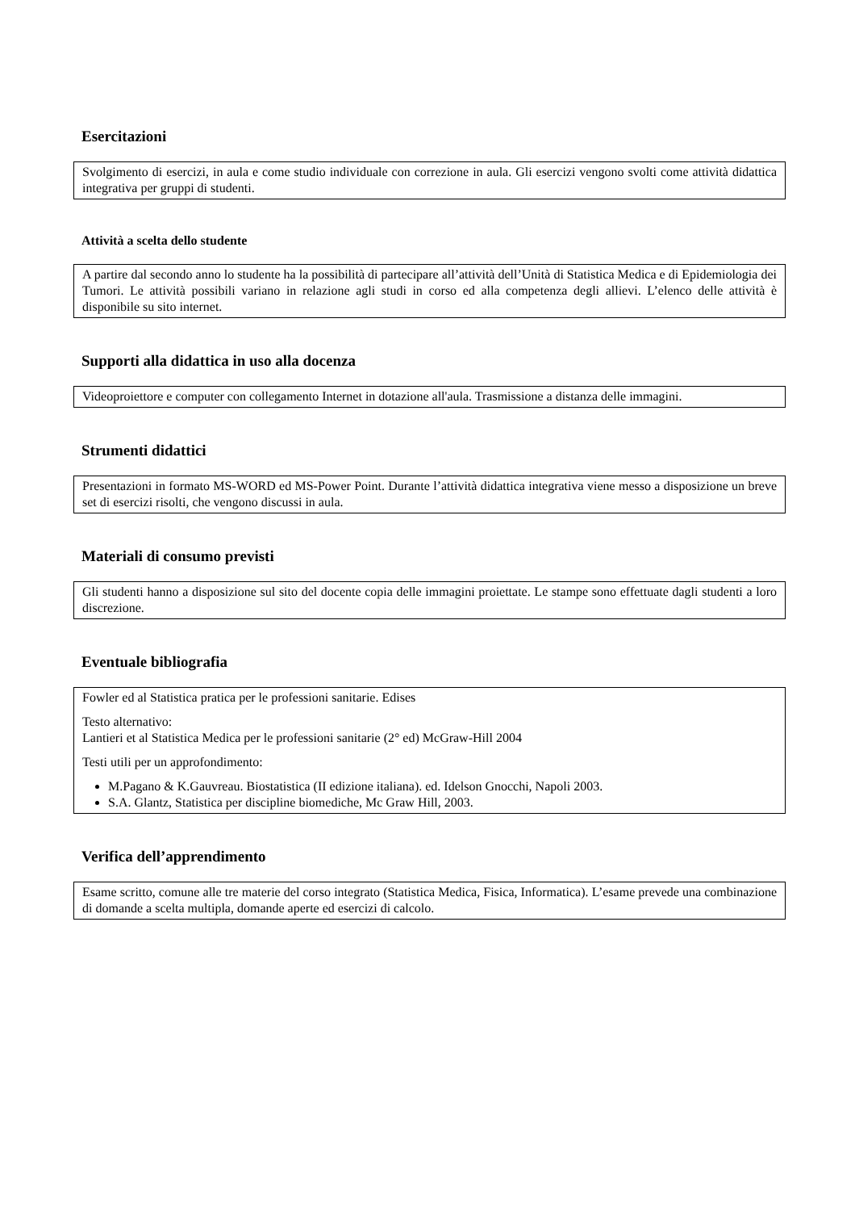Esercitazioni
Svolgimento di esercizi, in aula e come studio individuale con correzione in aula. Gli esercizi vengono svolti come attività didattica integrativa per gruppi di studenti.
Attività a scelta dello studente
A partire dal secondo anno lo studente ha la possibilità di partecipare all’attività dell’Unità di Statistica Medica e di Epidemiologia dei Tumori. Le attività possibili variano in relazione agli studi in corso ed alla competenza degli allievi. L’elenco delle attività è disponibile su sito internet.
Supporti alla didattica in uso alla docenza
Videoproiettore e computer con collegamento Internet in dotazione all'aula. Trasmissione a distanza delle immagini.
Strumenti didattici
Presentazioni in formato MS-WORD ed MS-Power Point. Durante l’attività didattica integrativa viene messo a disposizione un breve set di esercizi risolti, che vengono discussi in aula.
Materiali di consumo previsti
Gli studenti hanno a disposizione sul sito del docente copia delle immagini proiettate. Le stampe sono effettuate dagli studenti a loro discrezione.
Eventuale bibliografia
Fowler ed al Statistica pratica per le professioni sanitarie. Edises
Testo alternativo:
Lantieri et al Statistica Medica per le professioni sanitarie (2° ed) McGraw-Hill 2004
Testi utili per un approfondimento:
M.Pagano & K.Gauvreau. Biostatistica (II edizione italiana). ed. Idelson Gnocchi, Napoli 2003.
S.A. Glantz, Statistica per discipline biomediche, Mc Graw Hill, 2003.
Verifica dell’apprendimento
Esame scritto, comune alle tre materie del corso integrato (Statistica Medica, Fisica, Informatica). L’esame prevede una combinazione di domande a scelta multipla, domande aperte ed esercizi di calcolo.